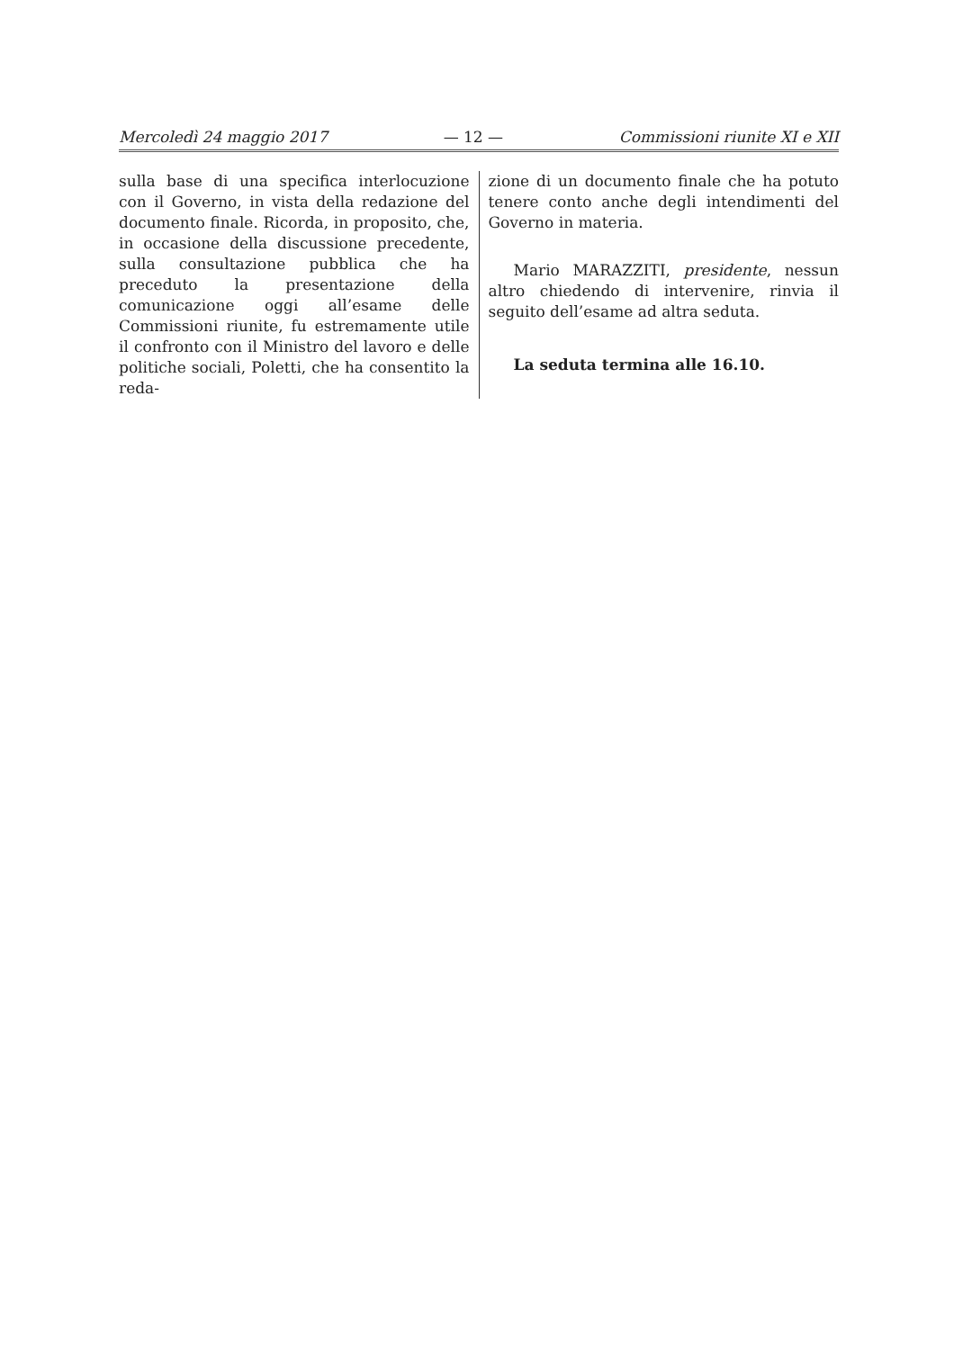Mercoledì 24 maggio 2017 — 12 — Commissioni riunite XI e XII
sulla base di una specifica interlocuzione con il Governo, in vista della redazione del documento finale. Ricorda, in proposito, che, in occasione della discussione precedente, sulla consultazione pubblica che ha preceduto la presentazione della comunicazione oggi all’esame delle Commissioni riunite, fu estremamente utile il confronto con il Ministro del lavoro e delle politiche sociali, Poletti, che ha consentito la reda-
zione di un documento finale che ha potuto tenere conto anche degli intendimenti del Governo in materia.
Mario MARAZZITI, presidente, nessun altro chiedendo di intervenire, rinvia il seguito dell’esame ad altra seduta.
La seduta termina alle 16.10.